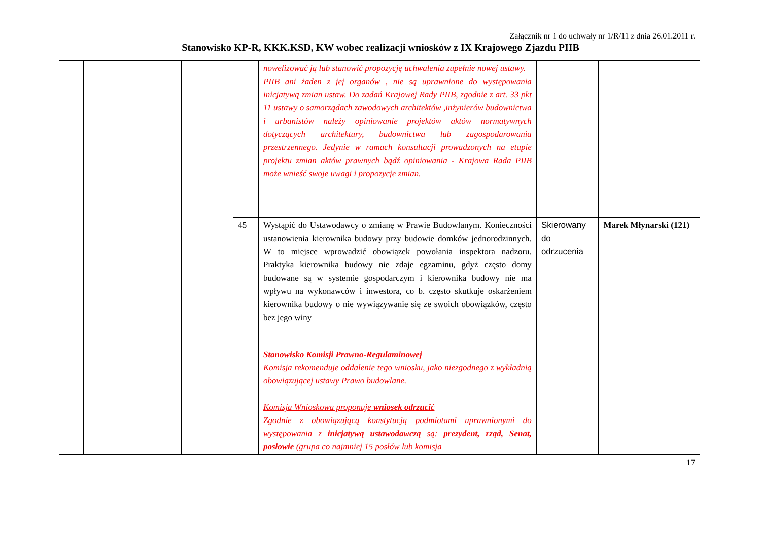Załącznik nr 1 do uchwały nr 1/R/11 z dnia 26.01.2011 r.
Stanowisko KP-R, KKK.KSD, KW wobec realizacji wniosków z IX Krajowego Zjazdu PIIB
| | | | | nowelizować ją lub stanowić propozycję uchwalenia zupełnie nowej ustawy. PIIB ani żaden z jej organów , nie są uprawnione do występowania inicjatywą zmian ustaw. Do zadań Krajowej Rady PIIB, zgodnie z art. 33 pkt 11 ustawy o samorządach zawodowych architektów ,inżynierów budownictwa i urbanistów należy opiniowanie projektów aktów normatywnych dotyczących architektury, budownictwa lub zagospodarowania przestrzennego. Jedynie w ramach konsultacji prowadzonych na etapie projektu zmian aktów prawnych bądź opiniowania - Krajowa Rada PIIB może wnieść swoje uwagi i propozycje zmian. | | |
| | | | 45 | Wystąpić do Ustawodawcy o zmianę w Prawie Budowlanym. Konieczności ustanowienia kierownika budowy przy budowie domków jednorodzinnych. W to miejsce wprowadzić obowiązek powołania inspektora nadzoru. Praktyka kierownika budowy nie zdaje egzaminu, gdyż często domy budowane są w systemie gospodarczym i kierownika budowy nie ma wpływu na wykonawców i inwestora, co b. często skutkuje oskarżeniem kierownika budowy o nie wywiązywanie się ze swoich obowiązków, często bez jego winy | Skierowany do odrzucenia | Marek Młynarski (121) |
| | | | | Stanowisko Komisji Prawno-Regulaminowej Komisja rekomenduje oddalenie tego wniosku, jako niezgodnego z wykładnią obowiązującej ustawy Prawo budowlane. Komisja Wnioskowa proponuje wniosek odrzucić Zgodnie z obowiązującą konstytucją podmiotami uprawnionymi do występowania z inicjatywą ustawodawczą są: prezydent, rząd, Senat, posłowie (grupa co najmniej 15 posłów lub komisja | | |
17